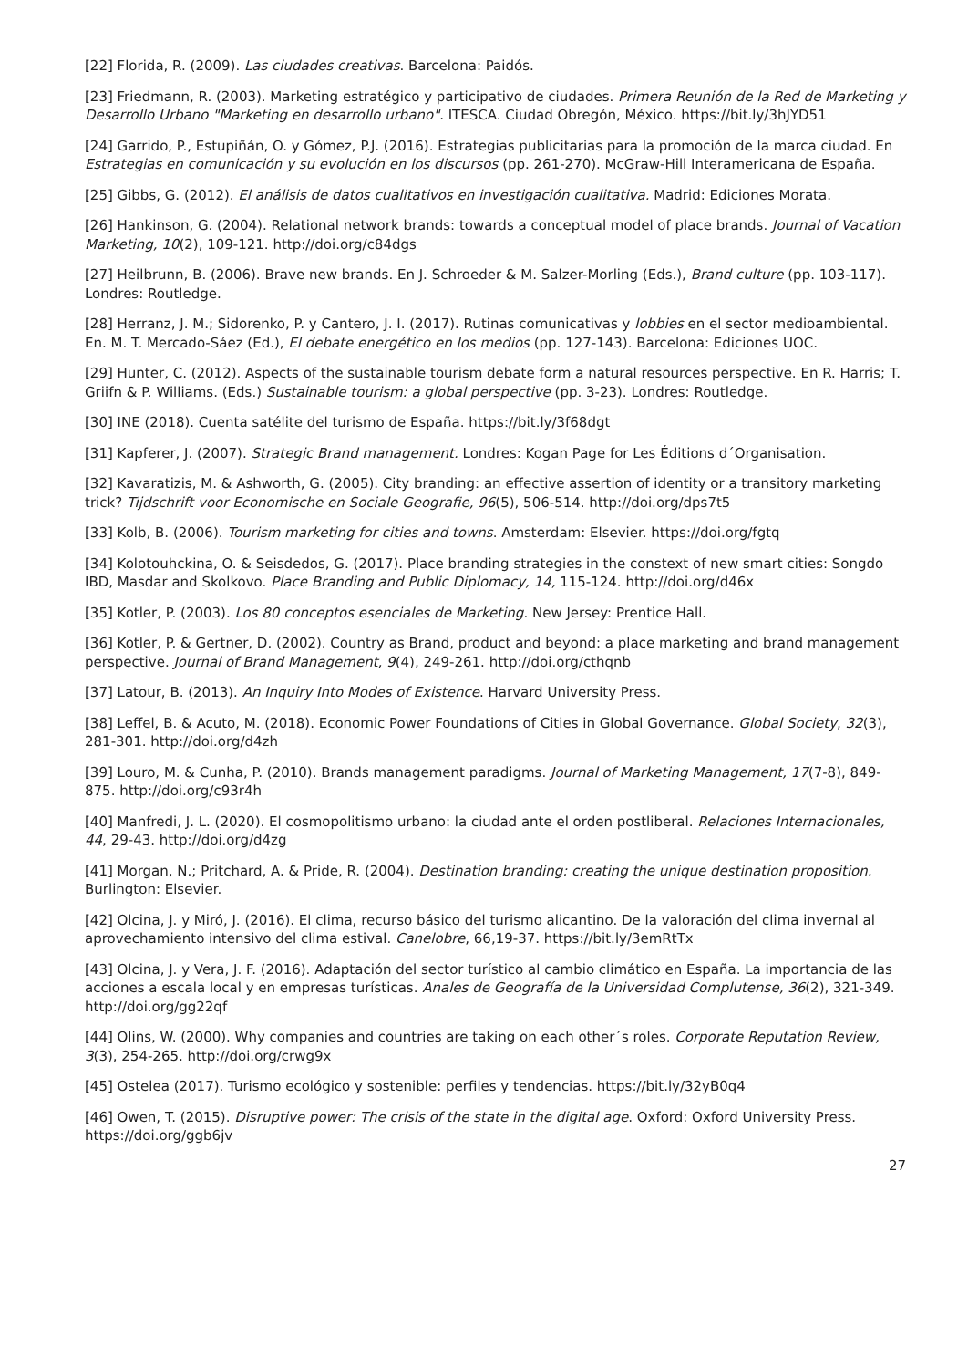[22] Florida, R. (2009). Las ciudades creativas. Barcelona: Paidós.
[23] Friedmann, R. (2003). Marketing estratégico y participativo de ciudades. Primera Reunión de la Red de Marketing y Desarrollo Urbano "Marketing en desarrollo urbano". ITESCA. Ciudad Obregón, México. https://bit.ly/3hJYD51
[24] Garrido, P., Estupiñán, O. y Gómez, P.J. (2016). Estrategias publicitarias para la promoción de la marca ciudad. En Estrategias en comunicación y su evolución en los discursos (pp. 261-270). McGraw-Hill Interamericana de España.
[25] Gibbs, G. (2012). El análisis de datos cualitativos en investigación cualitativa. Madrid: Ediciones Morata.
[26] Hankinson, G. (2004). Relational network brands: towards a conceptual model of place brands. Journal of Vacation Marketing, 10(2), 109-121. http://doi.org/c84dgs
[27] Heilbrunn, B. (2006). Brave new brands. En J. Schroeder & M. Salzer-Morling (Eds.), Brand culture (pp. 103-117). Londres: Routledge.
[28] Herranz, J. M.; Sidorenko, P. y Cantero, J. I. (2017). Rutinas comunicativas y lobbies en el sector medioambiental. En. M. T. Mercado-Sáez (Ed.), El debate energético en los medios (pp. 127-143). Barcelona: Ediciones UOC.
[29] Hunter, C. (2012). Aspects of the sustainable tourism debate form a natural resources perspective. En R. Harris; T. Griifn & P. Williams. (Eds.) Sustainable tourism: a global perspective (pp. 3-23). Londres: Routledge.
[30] INE (2018). Cuenta satélite del turismo de España. https://bit.ly/3f68dgt
[31] Kapferer, J. (2007). Strategic Brand management. Londres: Kogan Page for Les Éditions d´Organisation.
[32] Kavaratizis, M. & Ashworth, G. (2005). City branding: an effective assertion of identity or a transitory marketing trick? Tijdschrift voor Economische en Sociale Geografie, 96(5), 506-514. http://doi.org/dps7t5
[33] Kolb, B. (2006). Tourism marketing for cities and towns. Amsterdam: Elsevier. https://doi.org/fgtq
[34] Kolotouhckina, O. & Seisdedos, G. (2017). Place branding strategies in the constext of new smart cities: Songdo IBD, Masdar and Skolkovo. Place Branding and Public Diplomacy, 14, 115-124. http://doi.org/d46x
[35] Kotler, P. (2003). Los 80 conceptos esenciales de Marketing. New Jersey: Prentice Hall.
[36] Kotler, P. & Gertner, D. (2002). Country as Brand, product and beyond: a place marketing and brand management perspective. Journal of Brand Management, 9(4), 249-261. http://doi.org/cthqnb
[37] Latour, B. (2013). An Inquiry Into Modes of Existence. Harvard University Press.
[38] Leffel, B. & Acuto, M. (2018). Economic Power Foundations of Cities in Global Governance. Global Society, 32(3), 281-301. http://doi.org/d4zh
[39] Louro, M. & Cunha, P. (2010). Brands management paradigms. Journal of Marketing Management, 17(7-8), 849-875. http://doi.org/c93r4h
[40] Manfredi, J. L. (2020). El cosmopolitismo urbano: la ciudad ante el orden postliberal. Relaciones Internacionales, 44, 29-43. http://doi.org/d4zg
[41] Morgan, N.; Pritchard, A. & Pride, R. (2004). Destination branding: creating the unique destination proposition. Burlington: Elsevier.
[42] Olcina, J. y Miró, J. (2016). El clima, recurso básico del turismo alicantino. De la valoración del clima invernal al aprovechamiento intensivo del clima estival. Canelobre, 66,19-37. https://bit.ly/3emRtTx
[43] Olcina, J. y Vera, J. F. (2016). Adaptación del sector turístico al cambio climático en España. La importancia de las acciones a escala local y en empresas turísticas. Anales de Geografía de la Universidad Complutense, 36(2), 321-349. http://doi.org/gg22qf
[44] Olins, W. (2000). Why companies and countries are taking on each other´s roles. Corporate Reputation Review, 3(3), 254-265. http://doi.org/crwg9x
[45] Ostelea (2017). Turismo ecológico y sostenible: perfiles y tendencias. https://bit.ly/32yB0q4
[46] Owen, T. (2015). Disruptive power: The crisis of the state in the digital age. Oxford: Oxford University Press. https://doi.org/ggb6jv
27